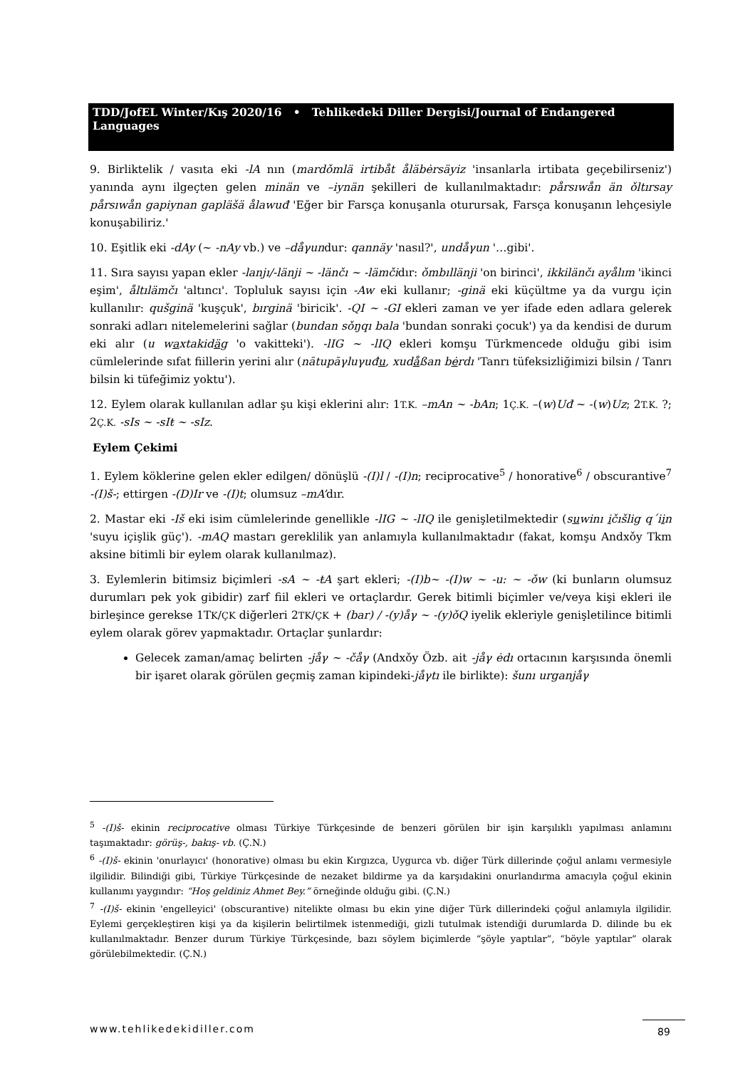TDD/JofEL Winter/Kış 2020/16 • Tehlikedeki Diller Dergisi/Journal of Endangered Languages
9. Birliktelik / vasıta eki -lA nın (mardǒmlä irtibåt åläbėrsäyiz 'insanlarla irtibata geçebilirseniz') yanında aynı ilgeçten gelen minän ve –iynän şekilleri de kullanılmaktadır: pårsıwån än ǒltırsay pårsıwån gapiynan gapläšä ålawuđ 'Eğer bir Farsça konuşanla oturursak, Farsça konuşanın lehçesiyle konuşabiliriz.'
10. Eşitlik eki -dAy (~ -nAy vb.) ve –dåγundur: qannäy 'nasıl?', undåγun '…gibi'.
11. Sıra sayısı yapan ekler -lanjı/-länji ~ -länčı ~ -lämčidır: ǒmbıllänji 'on birinci', ikkilänčı ayålım 'ikinci eşim', åltılämčı 'altıncı'. Topluluk sayısı için -Aw eki kullanır; -ginä eki küçültme ya da vurgu için kullanılır: qušginä 'kuşçuk', bırginä 'biricik'. -QI ~ -GI ekleri zaman ve yer ifade eden adlara gelerek sonraki adları nitelemelerini sağlar (bundan sǒŋqı bala 'bundan sonraki çocuk') ya da kendisi de durum eki alır (u waxtakidäg 'o vakitteki'). -lIG ~ -lIQ ekleri komşu Türkmencede olduğu gibi isim cümlelerinde sıfat fiillerin yerini alır (nātupāγluγuđu, xudåßan bėrdı 'Tanrı tüfeksizliğimizi bilsin / Tanrı bilsin ki tüfeğimiz yoktu').
12. Eylem olarak kullanılan adlar şu kişi eklerini alır: 1T.K. –mAn ~ -bAn; 1Ç.K. –(w)Uđ ~ -(w)Uz; 2T.K. ?; 2Ç.K. -sIs ~ -sIŧ ~ -sIz.
Eylem Çekimi
1. Eylem köklerine gelen ekler edilgen/ dönüşlü -(I)l / -(I)n; reciprocative<sup>5</sup> / honorative<sup>6</sup> / obscurantive<sup>7</sup> -(I)š-; ettirgen -(D)Ir ve -(I)t; olumsuz –mA’dır.
2. Mastar eki -Iš eki isim cümlelerinde genellikle -lIG ~ -lIQ ile genişletilmektedir (suwinı ičıšlig q´iin 'suyu içişlik güç'). -mAQ mastarı gereklilik yan anlamıyla kullanılmaktadır (fakat, komşu Andxǒy Tkm aksine bitimli bir eylem olarak kullanılmaz).
3. Eylemlerin bitimsiz biçimleri -sA ~ -ŧA şart ekleri; -(I)b~ -(I)w ~ -u: ~ -ǒw (ki bunların olumsuz durumları pek yok gibidir) zarf fiil ekleri ve ortaçlardır. Gerek bitimli biçimler ve/veya kişi ekleri ile birleşince gerekse 1TK/ÇK diğerleri 2TK/ÇK + (bar) / -(y)åγ ~ -(y)ǒQ iyelik ekleriyle genişletilince bitimli eylem olarak görev yapmaktadır. Ortaçlar şunlardır:
Gelecek zaman/amaç belirten -jåγ ~ -čåγ (Andxǒy Özb. ait -jåγ ėdı ortacının karşısında önemli bir işaret olarak görülen geçmiş zaman kipindeki-jåγtı ile birlikte): šunı urganjåγ
<sup>5</sup> -(I)š- ekinin reciprocative olması Türkiye Türkçesinde de benzeri görülen bir işin karşılıklı yapılması anlamını taşımaktadır: görüş-, bakış- vb. (Ç.N.)
<sup>6</sup> -(I)š- ekinin 'onurlayıcı' (honorative) olması bu ekin Kırgızca, Uygurca vb. diğer Türk dillerinde çoğul anlamı vermesiyle ilgilidir. Bilindiği gibi, Türkiye Türkçesinde de nezaket bildirme ya da karşıdakini onurlandırma amacıyla çoğul ekinin kullanımı yaygındır: “Hoş geldiniz Ahmet Bey.” örneğinde olduğu gibi. (Ç.N.)
<sup>7</sup> -(I)š- ekinin 'engelleyici' (obscurantive) nitelikte olması bu ekin yine diğer Türk dillerindeki çoğul anlamıyla ilgilidir. Eylemi gerçekleştiren kişi ya da kişilerin belirtilmek istenmediği, gizli tutulmak istendiği durumlarda D. dilinde bu ek kullanılmaktadır. Benzer durum Türkiye Türkçesinde, bazı söylem biçimlerde “şöyle yaptılar”, “böyle yaptılar” olarak görülebilmektedir. (Ç.N.)
www.tehlikedekidiller.com 89